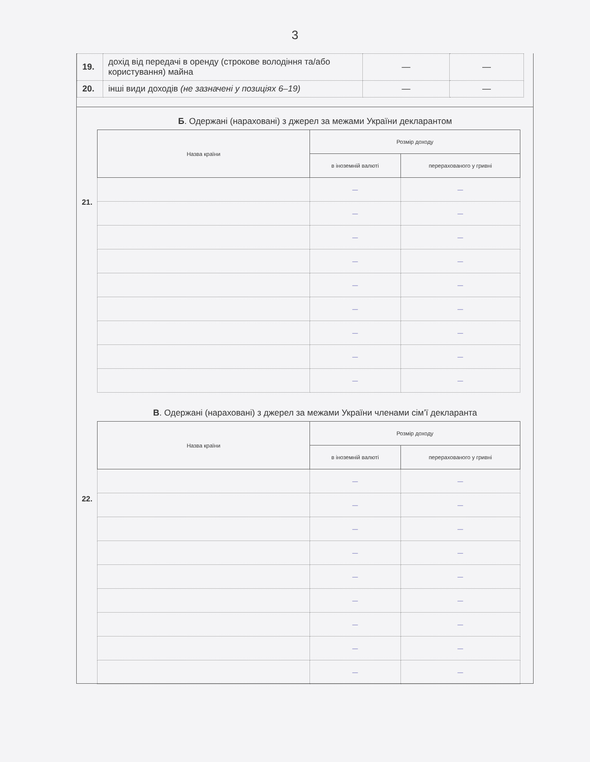3
| 19. | дохід від передачі в оренду (строкове володіння та/або користування) майна | — | — |
| 20. | інші види доходів (не зазначені у позиціях 6–19) | — | — |
Б. Одержані (нараховані) з джерел за межами України декларантом
21.
| Назва країни | Розмір доходу | |
| --- | --- | --- |
| | в іноземній валюті | перерахованого у гривні |
| | — | — |
| | — | — |
| | — | — |
| | — | — |
| | — | — |
| | — | — |
| | — | — |
| | — | — |
| | — | — |
В. Одержані (нараховані) з джерел за межами України членами сім’ї декларанта
22.
| Назва країни | Розмір доходу | |
| --- | --- | --- |
| | в іноземній валюті | перерахованого у гривні |
| | — | — |
| | — | — |
| | — | — |
| | — | — |
| | — | — |
| | — | — |
| | — | — |
| | — | — |
| | — | — |